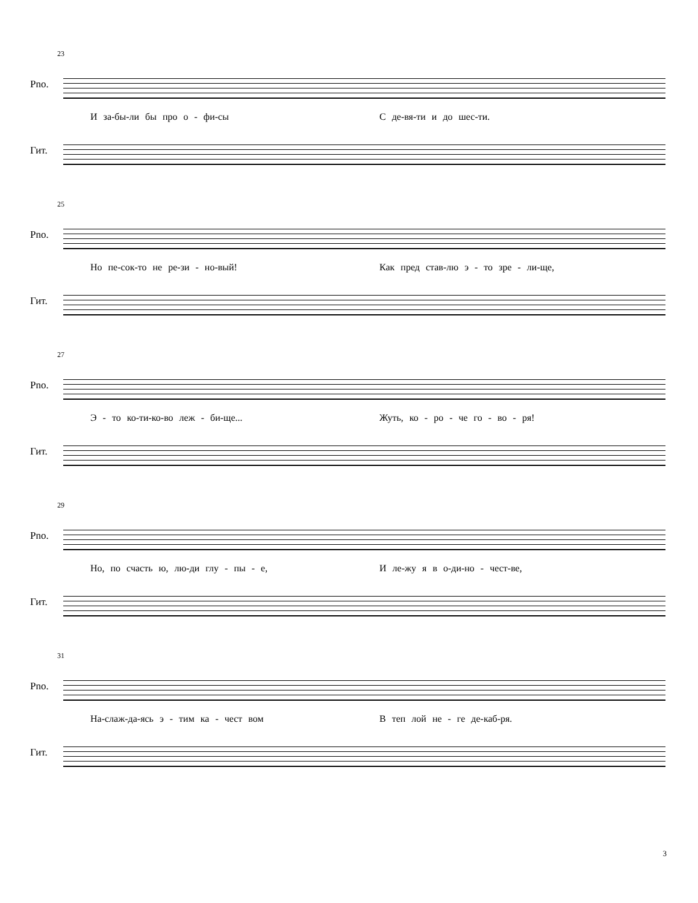23
Pno.
И за-бы-ли бы про о - фи-сы С де-вя-ти и до шес-ти.
Гит.
25
Pno.
Но пе-сок-то не ре-зи - но-вый! Как пред став-лю э - то зре - ли-ще,
Гит.
27
Pno.
Э - то ко-ти-ко-во леж - би-ще... Жуть, ко - ро - че го - во - ря!
Гит.
29
Pno.
Но, по счасть ю, лю-ди глу - пы - е, И ле-жу я в о-ди-но - чест-ве,
Гит.
31
Pno.
На-слаж-да-ясь э - тим ка - чест вом В теп лой не - ге де-каб-ря.
Гит.
3